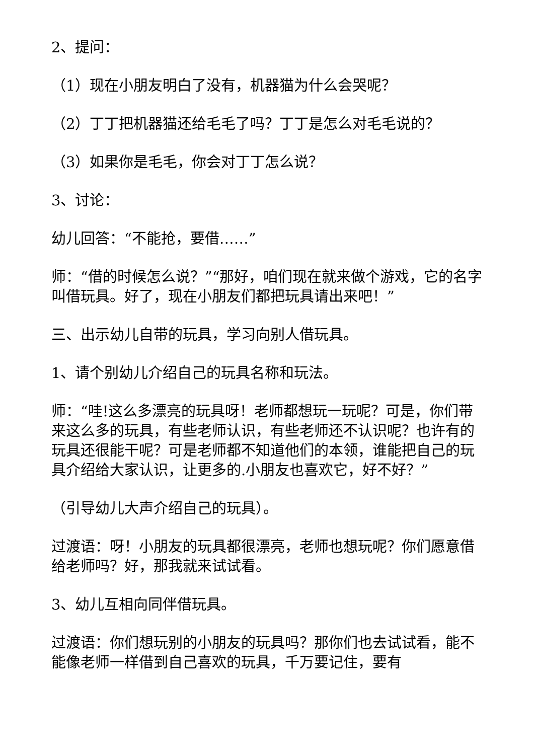2、提问：
（1）现在小朋友明白了没有，机器猫为什么会哭呢？
（2）丁丁把机器猫还给毛毛了吗？丁丁是怎么对毛毛说的？
（3）如果你是毛毛，你会对丁丁怎么说？
3、讨论：
幼儿回答：“不能抢，要借……”
师：“借的时候怎么说？”“那好，咱们现在就来做个游戏，它的名字叫借玩具。好了，现在小朋友们都把玩具请出来吧！”
三、出示幼儿自带的玩具，学习向别人借玩具。
1、请个别幼儿介绍自己的玩具名称和玩法。
师：“哇!这么多漂亮的玩具呀！老师都想玩一玩呢？可是，你们带来这么多的玩具，有些老师认识，有些老师还不认识呢？也许有的玩具还很能干呢？可是老师都不知道他们的本领，谁能把自己的玩具介绍给大家认识，让更多的.小朋友也喜欢它，好不好？”
（引导幼儿大声介绍自己的玩具）。
过渡语：呀！小朋友的玩具都很漂亮，老师也想玩呢？你们愿意借给老师吗？好，那我就来试试看。
3、幼儿互相向同伴借玩具。
过渡语：你们想玩别的小朋友的玩具吗？那你们也去试试看，能不能像老师一样借到自己喜欢的玩具，千万要记住，要有